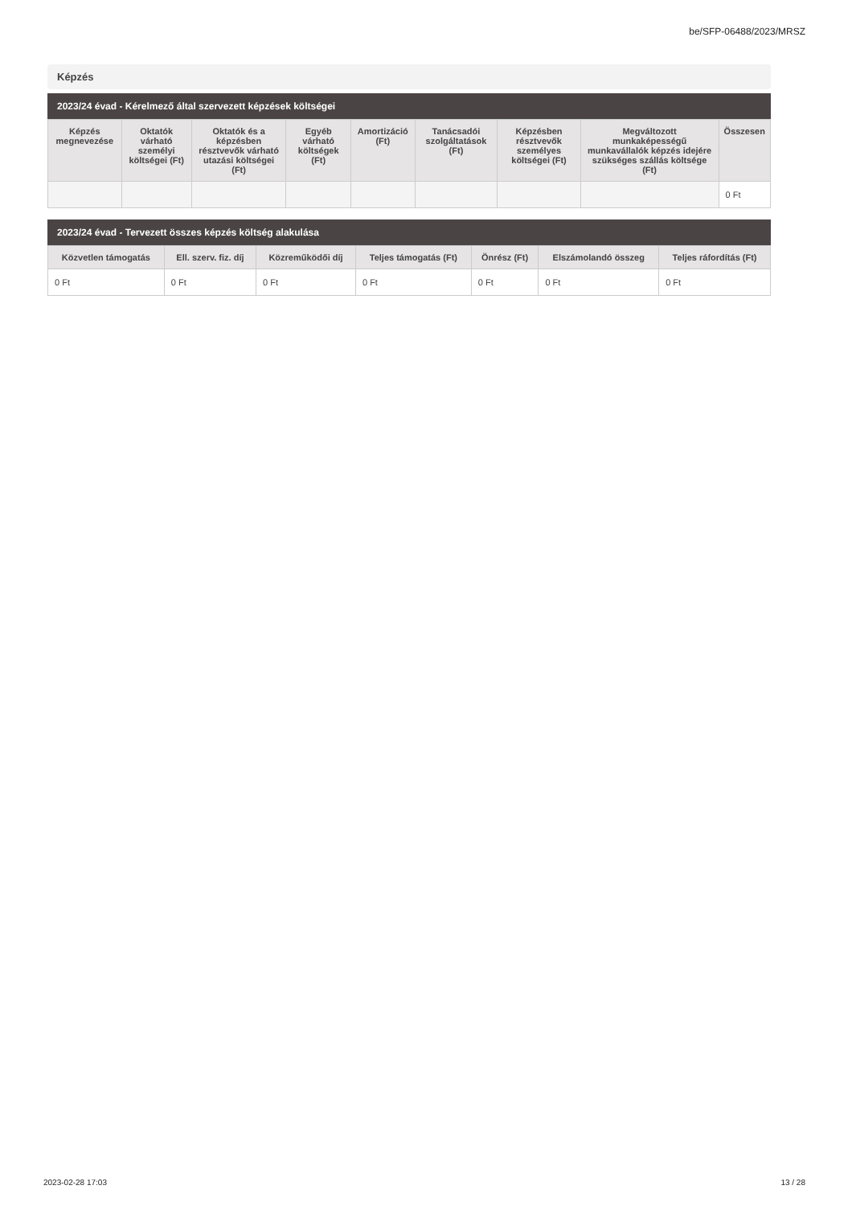be/SFP-06488/2023/MRSZ
Képzés
2023/24 évad - Kérelmező által szervezett képzések költségei
| Képzés megnevezése | Oktatók várható személyi költségei (Ft) | Oktatók és a képzésben résztvevők várható utazási költségei (Ft) | Egyéb várható költségek (Ft) | Amortizáció (Ft) | Tanácsadói szolgáltatások (Ft) | Képzésben résztvevők személyes költségei (Ft) | Megváltozott munkaképességű munkavállalók képzés idejére szükséges szállás költsége (Ft) | Összesen |
| --- | --- | --- | --- | --- | --- | --- | --- | --- |
| | | | | | | | | 0 Ft |
2023/24 évad - Tervezett összes képzés költség alakulása
| Közvetlen támogatás | Ell. szerv. fiz. díj | Közreműködői díj | Teljes támogatás (Ft) | Önrész (Ft) | Elszámolandó összeg | Teljes ráfordítás (Ft) |
| --- | --- | --- | --- | --- | --- | --- |
| 0 Ft | 0 Ft | 0 Ft | 0 Ft | 0 Ft | 0 Ft | 0 Ft |
2023-02-28 17:03 13 / 28